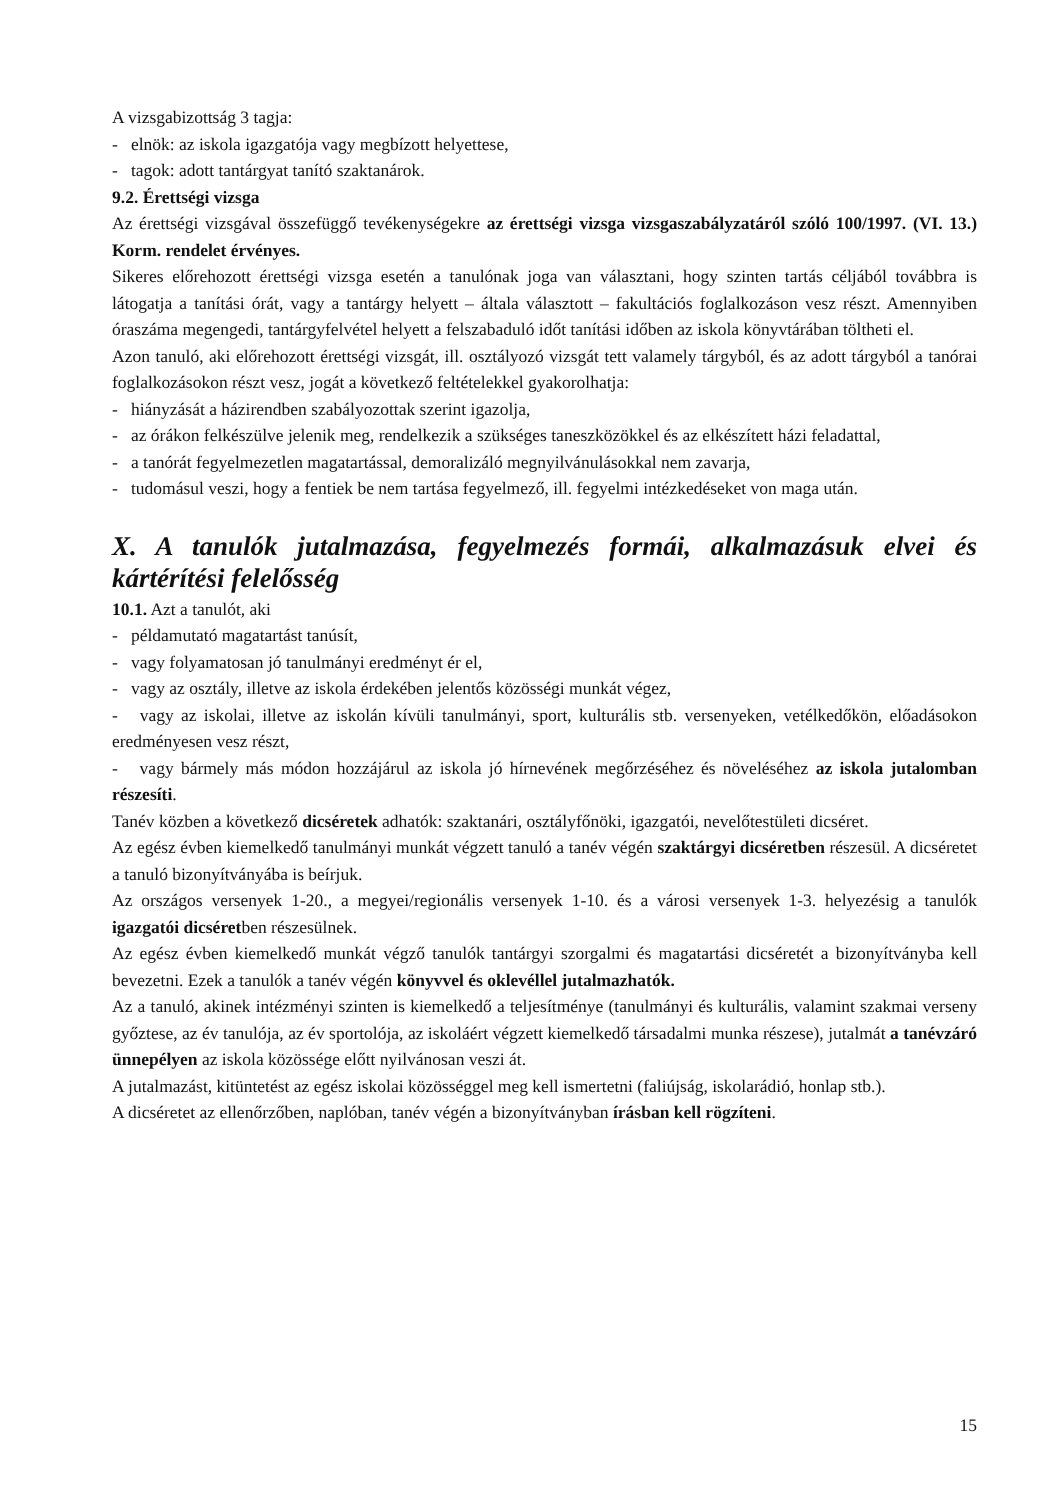A vizsgabizottság 3 tagja:
- elnök: az iskola igazgatója vagy megbízott helyettese,
- tagok: adott tantárgyat tanító szaktanárok.
9.2. Érettségi vizsga
Az érettségi vizsgával összefüggő tevékenységekre az érettségi vizsga vizsgaszabályzatáról szóló 100/1997. (VI. 13.) Korm. rendelet érvényes.
Sikeres előrehozott érettségi vizsga esetén a tanulónak joga van választani, hogy szinten tartás céljából továbbra is látogatja a tanítási órát, vagy a tantárgy helyett – általa választott – fakultációs foglalkozáson vesz részt. Amennyiben óraszáma megengedi, tantárgyfelvétel helyett a felszabaduló időt tanítási időben az iskola könyvtárában töltheti el.
Azon tanuló, aki előrehozott érettségi vizsgát, ill. osztályozó vizsgát tett valamely tárgyból, és az adott tárgyból a tanórai foglalkozásokon részt vesz, jogát a következő feltételekkel gyakorolhatja:
- hiányzását a házirendben szabályozottak szerint igazolja,
- az órákon felkészülve jelenik meg, rendelkezik a szükséges taneszközökkel és az elkészített házi feladattal,
- a tanórát fegyelmezetlen magatartással, demoralizáló megnyilvánulásokkal nem zavarja,
- tudomásul veszi, hogy a fentiek be nem tartása fegyelmező, ill. fegyelmi intézkedéseket von maga után.
X. A tanulók jutalmazása, fegyelmezés formái, alkalmazásuk elvei és kártérítési felelősség
10.1. Azt a tanulót, aki
- példamutató magatartást tanúsít,
- vagy folyamatosan jó tanulmányi eredményt ér el,
- vagy az osztály, illetve az iskola érdekében jelentős közösségi munkát végez,
- vagy az iskolai, illetve az iskolán kívüli tanulmányi, sport, kulturális stb. versenyeken, vetélkedőkön, előadásokon eredményesen vesz részt,
- vagy bármely más módon hozzájárul az iskola jó hírnevének megőrzéséhez és növeléséhez az iskola jutalomban részesíti.
Tanév közben a következő dicséretek adhatók: szaktanári, osztályfőnöki, igazgatói, nevelőtestületi dicséret.
Az egész évben kiemelkedő tanulmányi munkát végzett tanuló a tanév végén szaktárgyi dicséretben részesül. A dicséretet a tanuló bizonyítványába is beírjuk.
Az országos versenyek 1-20., a megyei/regionális versenyek 1-10. és a városi versenyek 1-3. helyezésig a tanulók igazgatói dicséretben részesülnek.
Az egész évben kiemelkedő munkát végző tanulók tantárgyi szorgalmi és magatartási dicséretét a bizonyítványba kell bevezetni. Ezek a tanulók a tanév végén könyvvel és oklevéllel jutalmazhatók.
Az a tanuló, akinek intézményi szinten is kiemelkedő a teljesítménye (tanulmányi és kulturális, valamint szakmai verseny győztese, az év tanulója, az év sportolója, az iskoláért végzett kiemelkedő társadalmi munka részese), jutalmát a tanévzáró ünnepélyen az iskola közössége előtt nyilvánosan veszi át.
A jutalmazást, kitüntetést az egész iskolai közösséggel meg kell ismertetni (faliújság, iskolarádió, honlap stb.).
A dicséretet az ellenőrzőben, naplóban, tanév végén a bizonyítványban írásban kell rögzíteni.
15